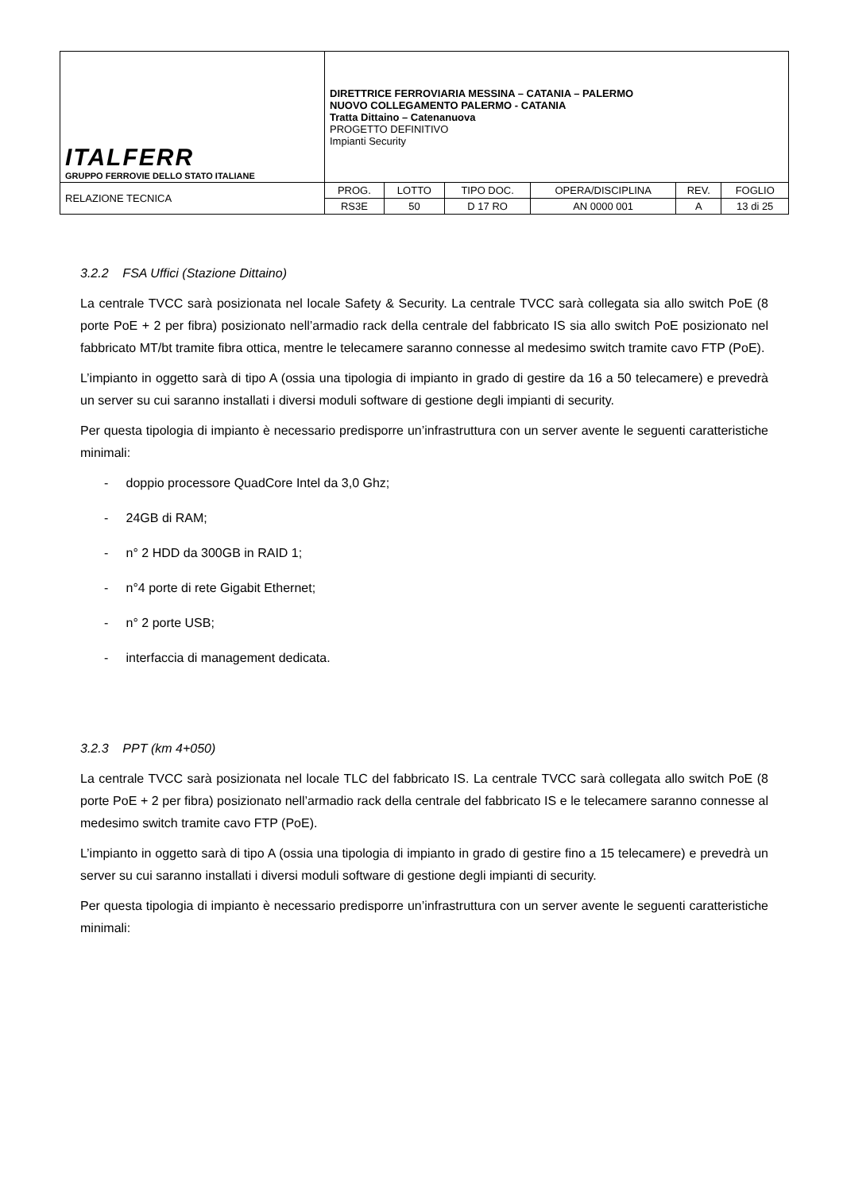| ITALFERR GRUPPO FERROVIE DELLO STATO ITALIANE | DIRETTRICE FERROVIARIA MESSINA – CATANIA – PALERMO NUOVO COLLEGAMENTO PALERMO - CATANIA Tratta Dittaino – Catenanuova PROGETTO DEFINITIVO Impianti Security | | | | | |
| RELAZIONE TECNICA | PROG. | LOTTO | TIPO DOC. | OPERA/DISCIPLINA | REV. | FOGLIO |
| | RS3E | 50 | D 17 RO | AN 0000 001 | A | 13 di 25 |
3.2.2 FSA Uffici (Stazione Dittaino)
La centrale TVCC sarà posizionata nel locale Safety & Security. La centrale TVCC sarà collegata sia allo switch PoE (8 porte PoE + 2 per fibra) posizionato nell’armadio rack della centrale del fabbricato IS sia allo switch PoE posizionato nel fabbricato MT/bt tramite fibra ottica, mentre le telecamere saranno connesse al medesimo switch tramite cavo FTP (PoE).
L’impianto in oggetto sarà di tipo A (ossia una tipologia di impianto in grado di gestire da 16 a 50 telecamere) e prevedrà un server su cui saranno installati i diversi moduli software di gestione degli impianti di security.
Per questa tipologia di impianto è necessario predisporre un’infrastruttura con un server avente le seguenti caratteristiche minimali:
- doppio processore QuadCore Intel da 3,0 Ghz;
- 24GB di RAM;
- n° 2 HDD da 300GB in RAID 1;
- n°4 porte di rete Gigabit Ethernet;
- n° 2 porte USB;
- interfaccia di management dedicata.
3.2.3 PPT (km 4+050)
La centrale TVCC sarà posizionata nel locale TLC del fabbricato IS. La centrale TVCC sarà collegata allo switch PoE (8 porte PoE + 2 per fibra) posizionato nell’armadio rack della centrale del fabbricato IS e le telecamere saranno connesse al medesimo switch tramite cavo FTP (PoE).
L’impianto in oggetto sarà di tipo A (ossia una tipologia di impianto in grado di gestire fino a 15 telecamere) e prevedrà un server su cui saranno installati i diversi moduli software di gestione degli impianti di security.
Per questa tipologia di impianto è necessario predisporre un’infrastruttura con un server avente le seguenti caratteristiche minimali: